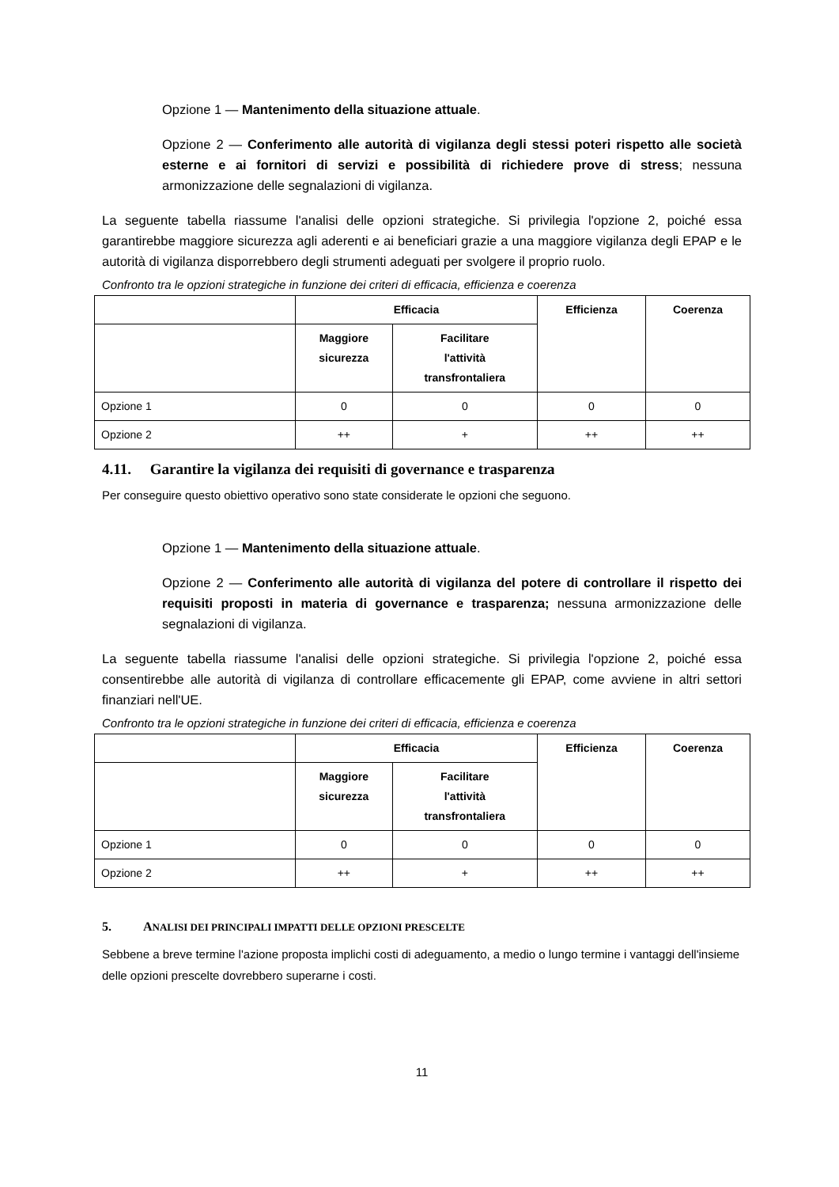Opzione 1 — Mantenimento della situazione attuale.
Opzione 2 — Conferimento alle autorità di vigilanza degli stessi poteri rispetto alle società esterne e ai fornitori di servizi e possibilità di richiedere prove di stress; nessuna armonizzazione delle segnalazioni di vigilanza.
La seguente tabella riassume l'analisi delle opzioni strategiche. Si privilegia l'opzione 2, poiché essa garantirebbe maggiore sicurezza agli aderenti e ai beneficiari grazie a una maggiore vigilanza degli EPAP e le autorità di vigilanza disporrebbero degli strumenti adeguati per svolgere il proprio ruolo.
Confronto tra le opzioni strategiche in funzione dei criteri di efficacia, efficienza e coerenza
| | Efficacia | | Efficienza | Coerenza |
| --- | --- | --- | --- | --- |
| | Maggiore sicurezza | Facilitare l'attività transfrontaliera | | |
| Opzione 1 | 0 | 0 | 0 | 0 |
| Opzione 2 | ++ | + | ++ | ++ |
4.11. Garantire la vigilanza dei requisiti di governance e trasparenza
Per conseguire questo obiettivo operativo sono state considerate le opzioni che seguono.
Opzione 1 — Mantenimento della situazione attuale.
Opzione 2 — Conferimento alle autorità di vigilanza del potere di controllare il rispetto dei requisiti proposti in materia di governance e trasparenza; nessuna armonizzazione delle segnalazioni di vigilanza.
La seguente tabella riassume l'analisi delle opzioni strategiche. Si privilegia l'opzione 2, poiché essa consentirebbe alle autorità di vigilanza di controllare efficacemente gli EPAP, come avviene in altri settori finanziari nell'UE.
Confronto tra le opzioni strategiche in funzione dei criteri di efficacia, efficienza e coerenza
| | Efficacia | | Efficienza | Coerenza |
| --- | --- | --- | --- | --- |
| | Maggiore sicurezza | Facilitare l'attività transfrontaliera | | |
| Opzione 1 | 0 | 0 | 0 | 0 |
| Opzione 2 | ++ | + | ++ | ++ |
5. ANALISI DEI PRINCIPALI IMPATTI DELLE OPZIONI PRESCELTE
Sebbene a breve termine l'azione proposta implichi costi di adeguamento, a medio o lungo termine i vantaggi dell'insieme delle opzioni prescelte dovrebbero superarne i costi.
11